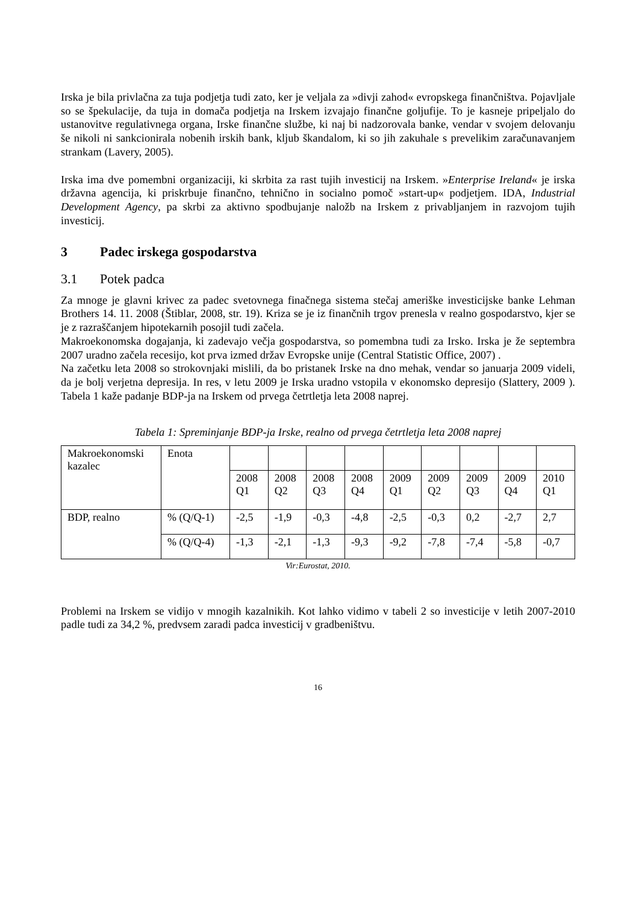Irska je bila privlačna za tuja podjetja tudi zato, ker je veljala za »divji zahod« evropskega finančništva. Pojavljale so se špekulacije, da tuja in domača podjetja na Irskem izvajajo finančne goljufije. To je kasneje pripeljalo do ustanovitve regulativnega organa, Irske finančne službe, ki naj bi nadzorovala banke, vendar v svojem delovanju še nikoli ni sankcionirala nobenih irskih bank, kljub škandalom, ki so jih zakuhale s prevelikim zaračunavanjem strankam (Lavery, 2005).
Irska ima dve pomembni organizaciji, ki skrbita za rast tujih investicij na Irskem. »Enterprise Ireland« je irska državna agencija, ki priskrbuje finančno, tehnično in socialno pomoč »start-up« podjetjem. IDA, Industrial Development Agency, pa skrbi za aktivno spodbujanje naložb na Irskem z privabljanjem in razvojom tujih investicij.
3 Padec irskega gospodarstva
3.1 Potek padca
Za mnoge je glavni krivec za padec svetovnega finačnega sistema stečaj ameriške investicijske banke Lehman Brothers 14. 11. 2008 (Štiblar, 2008, str. 19). Kriza se je iz finančnih trgov prenesla v realno gospodarstvo, kjer se je z razraščanjem hipotekarnih posojil tudi začela.
Makroekonomska dogajanja, ki zadevajo večja gospodarstva, so pomembna tudi za Irsko. Irska je že septembra 2007 uradno začela recesijo, kot prva izmed držav Evropske unije (Central Statistic Office, 2007) .
Na začetku leta 2008 so strokovnjaki mislili, da bo pristanek Irske na dno mehak, vendar so januarja 2009 videli, da je bolj verjetna depresija. In res, v letu 2009 je Irska uradno vstopila v ekonomsko depresijo (Slattery, 2009 ). Tabela 1 kaže padanje BDP-ja na Irskem od prvega četrtletja leta 2008 naprej.
Tabela 1: Spreminjanje BDP-ja Irske, realno od prvega četrtletja leta 2008 naprej
| Makroekonomski kazalec | Enota | | | | | | | | | |
| | | 2008 Q1 | 2008 Q2 | 2008 Q3 | 2008 Q4 | 2009 Q1 | 2009 Q2 | 2009 Q3 | 2009 Q4 | 2010 Q1 |
| BDP, realno | % (Q/Q-1) | -2,5 | -1,9 | -0,3 | -4,8 | -2,5 | -0,3 | 0,2 | -2,7 | 2,7 |
| | % (Q/Q-4) | -1,3 | -2,1 | -1,3 | -9,3 | -9,2 | -7,8 | -7,4 | -5,8 | -0,7 |
Vir:Eurostat, 2010.
Problemi na Irskem se vidijo v mnogih kazalnikih. Kot lahko vidimo v tabeli 2 so investicije v letih 2007-2010 padle tudi za 34,2 %, predvsem zaradi padca investicij v gradbeništvu.
16